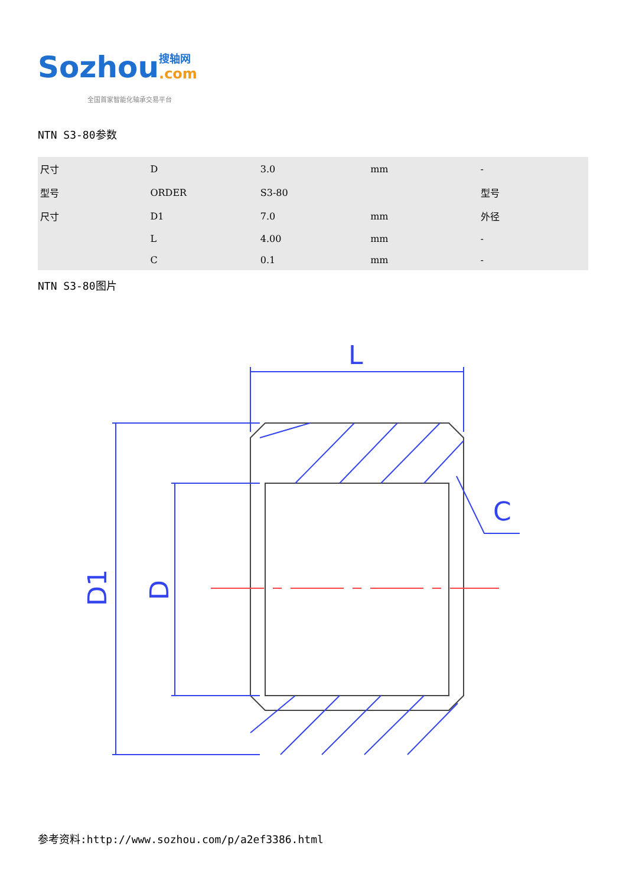Sozhou
搜轴网
.com
全国首家智能化轴承交易平台
NTN S3-80参数
| 尺寸 | D | 3.0 | mm | - |
| 型号 | ORDER | S3-80 | | 型号 |
| 尺寸 | D1 | 7.0 | mm | 外径 |
| | L | 4.00 | mm | - |
| | C | 0.1 | mm | - |
NTN S3-80图片
L
C
D1
D
参考资料:http://www.sozhou.com/p/a2ef3386.html